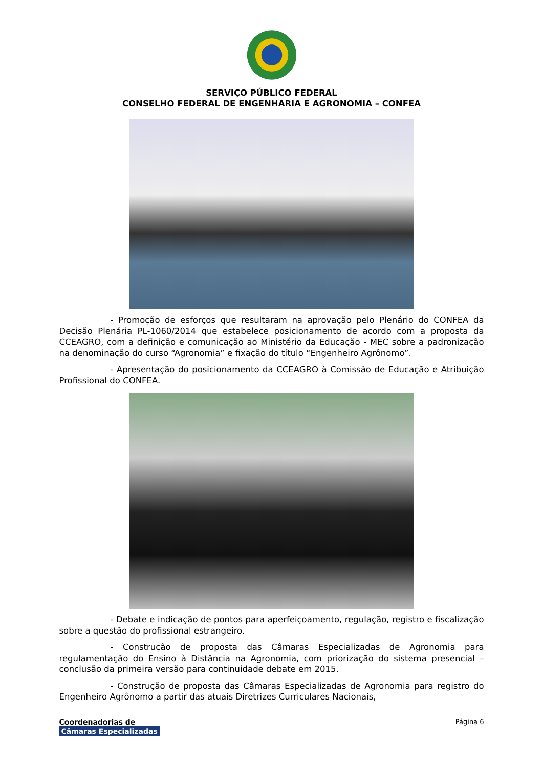SERVIÇO PÚBLICO FEDERAL
CONSELHO FEDERAL DE ENGENHARIA E AGRONOMIA – CONFEA
- Promoção de esforços que resultaram na aprovação pelo Plenário do CONFEA da Decisão Plenária PL-1060/2014 que estabelece posicionamento de acordo com a proposta da CCEAGRO, com a definição e comunicação ao Ministério da Educação - MEC sobre a padronização na denominação do curso “Agronomia” e fixação do título “Engenheiro Agrônomo”.
- Apresentação do posicionamento da CCEAGRO à Comissão de Educação e Atribuição Profissional do CONFEA.
- Debate e indicação de pontos para aperfeiçoamento, regulação, registro e fiscalização sobre a questão do profissional estrangeiro.
- Construção de proposta das Câmaras Especializadas de Agronomia para regulamentação do Ensino à Distância na Agronomia, com priorização do sistema presencial – conclusão da primeira versão para continuidade debate em 2015.
- Construção de proposta das Câmaras Especializadas de Agronomia para registro do Engenheiro Agrônomo a partir das atuais Diretrizes Curriculares Nacionais,
Coordenadorias de
Câmaras Especializadas
Página 6